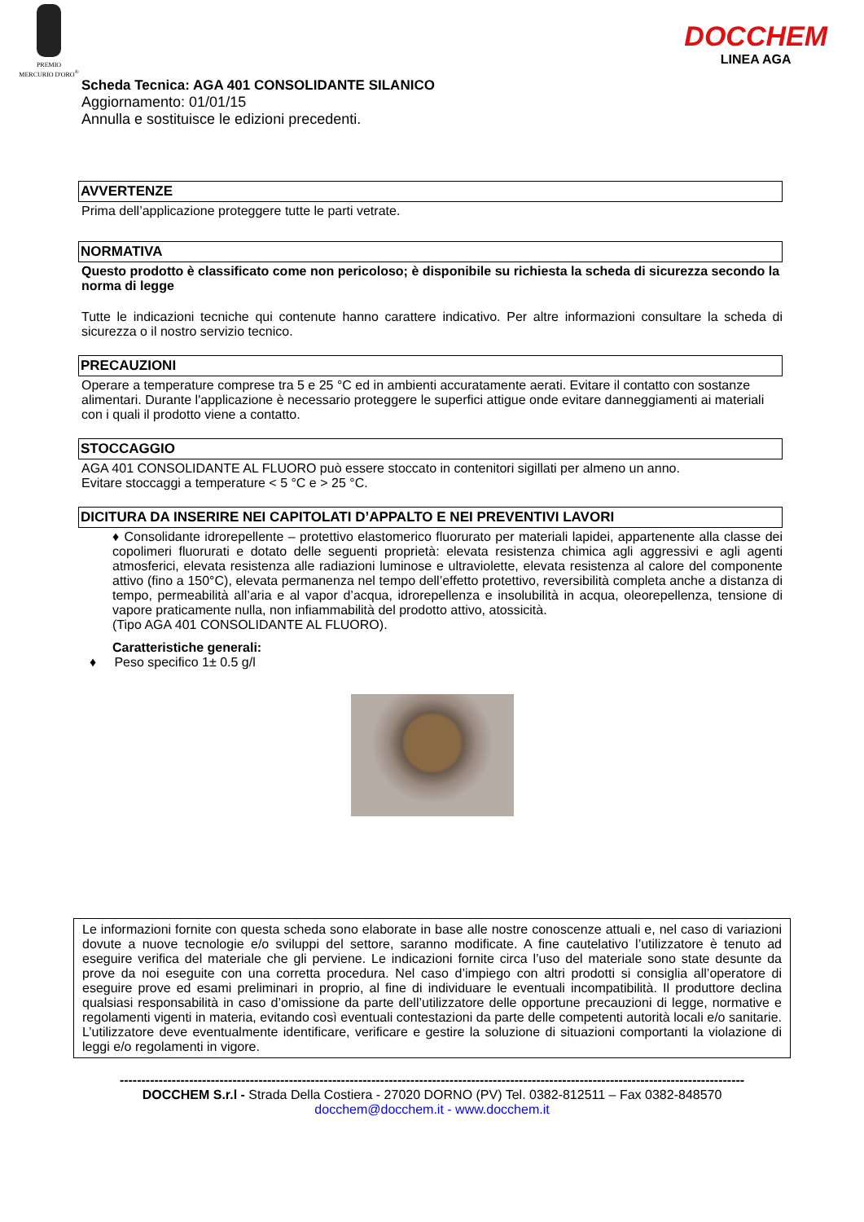PREMIO
MERCURIO D'ORO<sup>®</sup>
DOCCHEM
LINEA AGA
Scheda Tecnica: AGA 401 CONSOLIDANTE SILANICO
Aggiornamento: 01/01/15
Annulla e sostituisce le edizioni precedenti.
AVVERTENZE
Prima dell’applicazione proteggere tutte le parti vetrate.
NORMATIVA
Questo prodotto è classificato come non pericoloso; è disponibile su richiesta la scheda di sicurezza secondo la norma di legge
Tutte le indicazioni tecniche qui contenute hanno carattere indicativo. Per altre informazioni consultare la scheda di sicurezza o il nostro servizio tecnico.
PRECAUZIONI
Operare a temperature comprese tra 5 e 25 °C ed in ambienti accuratamente aerati. Evitare il contatto con sostanze alimentari. Durante l'applicazione è necessario proteggere le superfici attigue onde evitare danneggiamenti ai materiali con i quali il prodotto viene a contatto.
STOCCAGGIO
AGA 401 CONSOLIDANTE AL FLUORO può essere stoccato in contenitori sigillati per almeno un anno.
Evitare stoccaggi a temperature < 5 °C e > 25 °C.
DICITURA DA INSERIRE NEI CAPITOLATI D’APPALTO E NEI PREVENTIVI LAVORI
♦ Consolidante idrorepellente – protettivo elastomerico fluorurato per materiali lapidei, appartenente alla classe dei copolimeri fluorurati e dotato delle seguenti proprietà: elevata resistenza chimica agli aggressivi e agli agenti atmosferici, elevata resistenza alle radiazioni luminose e ultraviolette, elevata resistenza al calore del componente attivo (fino a 150°C), elevata permanenza nel tempo dell’effetto protettivo, reversibilità completa anche a distanza di tempo, permeabilità all’aria e al vapor d’acqua, idrorepellenza e insolubilità in acqua, oleorepellenza, tensione di vapore praticamente nulla, non infiammabilità del prodotto attivo, atossicità.
(Tipo AGA 401 CONSOLIDANTE AL FLUORO).
Caratteristiche generali:
♦ Peso specifico 1± 0.5 g/l
Le informazioni fornite con questa scheda sono elaborate in base alle nostre conoscenze attuali e, nel caso di variazioni dovute a nuove tecnologie e/o sviluppi del settore, saranno modificate. A fine cautelativo l’utilizzatore è tenuto ad eseguire verifica del materiale che gli perviene. Le indicazioni fornite circa l’uso del materiale sono state desunte da prove da noi eseguite con una corretta procedura. Nel caso d’impiego con altri prodotti si consiglia all’operatore di eseguire prove ed esami preliminari in proprio, al fine di individuare le eventuali incompatibilità. Il produttore declina qualsiasi responsabilità in caso d’omissione da parte dell’utilizzatore delle opportune precauzioni di legge, normative e regolamenti vigenti in materia, evitando così eventuali contestazioni da parte delle competenti autorità locali e/o sanitarie. L’utilizzatore deve eventualmente identificare, verificare e gestire la soluzione di situazioni comportanti la violazione di leggi e/o regolamenti in vigore.
------------------------------------------------------------------------------------------------------------------------------------------------
DOCCHEM S.r.l - Strada Della Costiera - 27020 DORNO (PV) Tel. 0382-812511 – Fax 0382-848570
docchem@docchem.it - www.docchem.it